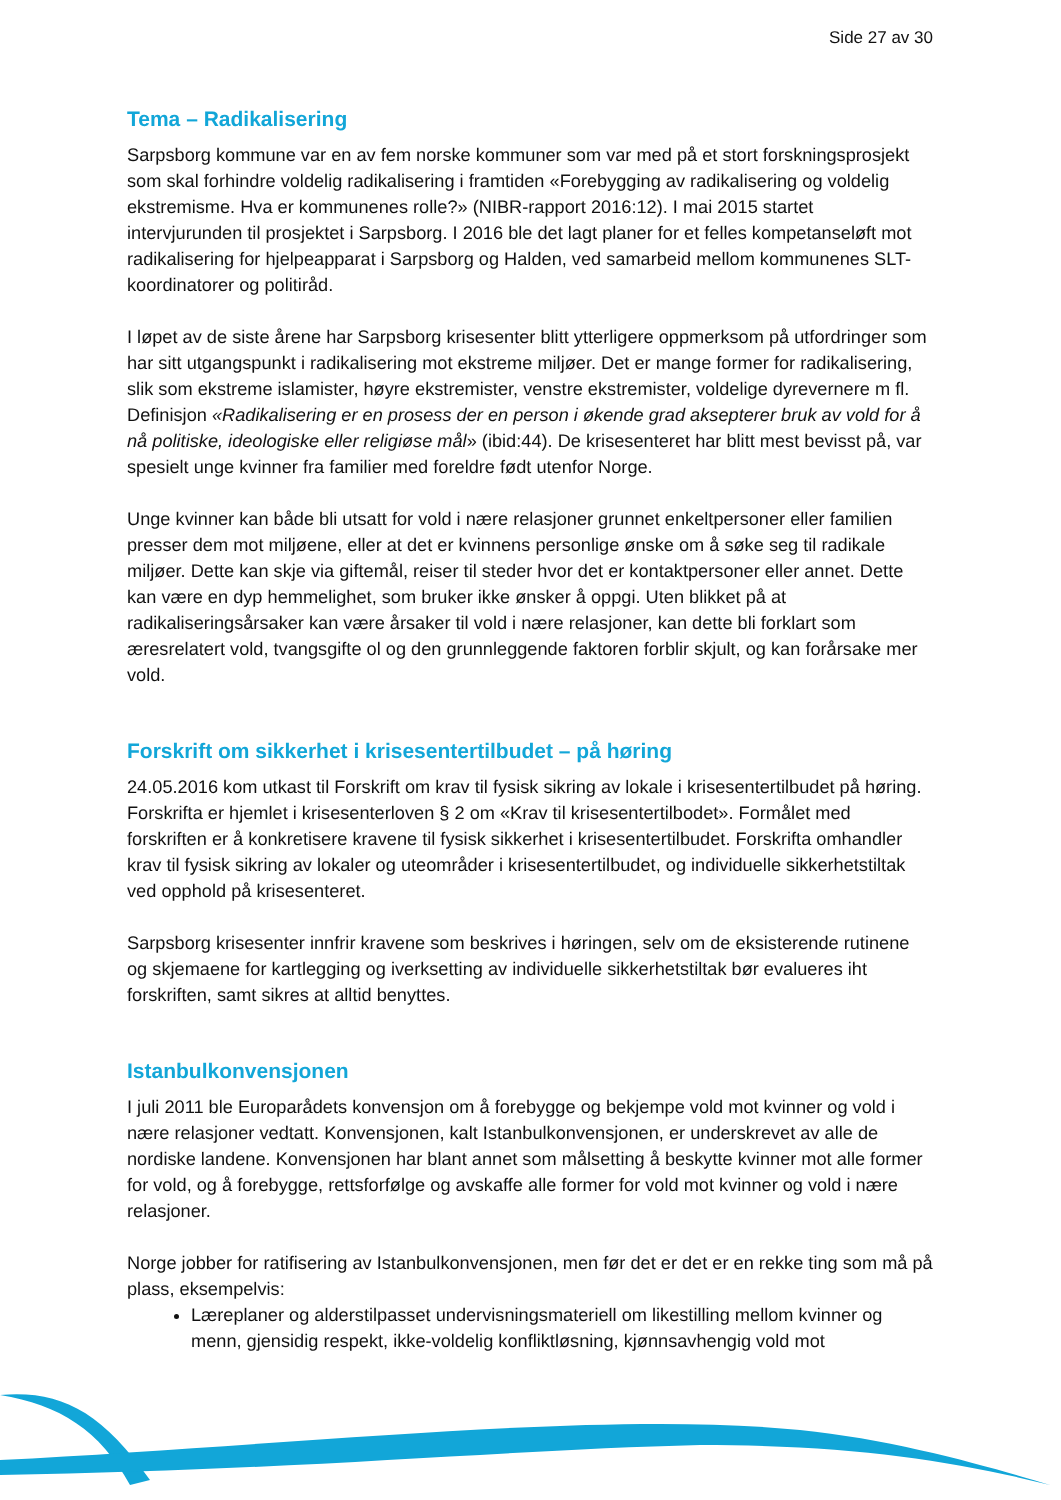Side 27 av 30
Tema – Radikalisering
Sarpsborg kommune var en av fem norske kommuner som var med på et stort forskningsprosjekt som skal forhindre voldelig radikalisering i framtiden «Forebygging av radikalisering og voldelig ekstremisme. Hva er kommunenes rolle?» (NIBR-rapport 2016:12). I mai 2015 startet intervjurunden til prosjektet i Sarpsborg. I 2016 ble det lagt planer for et felles kompetanseløft mot radikalisering for hjelpeapparat i Sarpsborg og Halden, ved samarbeid mellom kommunenes SLT-koordinatorer og politiråd.
I løpet av de siste årene har Sarpsborg krisesenter blitt ytterligere oppmerksom på utfordringer som har sitt utgangspunkt i radikalisering mot ekstreme miljøer. Det er mange former for radikalisering, slik som ekstreme islamister, høyre ekstremister, venstre ekstremister, voldelige dyrevernere m fl. Definisjon «Radikalisering er en prosess der en person i økende grad aksepterer bruk av vold for å nå politiske, ideologiske eller religiøse mål» (ibid:44). De krisesenteret har blitt mest bevisst på, var spesielt unge kvinner fra familier med foreldre født utenfor Norge.
Unge kvinner kan både bli utsatt for vold i nære relasjoner grunnet enkeltpersoner eller familien presser dem mot miljøene, eller at det er kvinnens personlige ønske om å søke seg til radikale miljøer. Dette kan skje via giftemål, reiser til steder hvor det er kontaktpersoner eller annet. Dette kan være en dyp hemmelighet, som bruker ikke ønsker å oppgi. Uten blikket på at radikaliseringsårsaker kan være årsaker til vold i nære relasjoner, kan dette bli forklart som æresrelatert vold, tvangsgifte ol og den grunnleggende faktoren forblir skjult, og kan forårsake mer vold.
Forskrift om sikkerhet i krisesentertilbudet – på høring
24.05.2016 kom utkast til Forskrift om krav til fysisk sikring av lokale i krisesentertilbudet på høring. Forskrifta er hjemlet i krisesenterloven § 2 om «Krav til krisesentertilbodet». Formålet med forskriften er å konkretisere kravene til fysisk sikkerhet i krisesentertilbudet. Forskrifta omhandler krav til fysisk sikring av lokaler og uteområder i krisesentertilbudet, og individuelle sikkerhetstiltak ved opphold på krisesenteret.
Sarpsborg krisesenter innfrir kravene som beskrives i høringen, selv om de eksisterende rutinene og skjemaene for kartlegging og iverksetting av individuelle sikkerhetstiltak bør evalueres iht forskriften, samt sikres at alltid benyttes.
Istanbulkonvensjonen
I juli 2011 ble Europarådets konvensjon om å forebygge og bekjempe vold mot kvinner og vold i nære relasjoner vedtatt. Konvensjonen, kalt Istanbulkonvensjonen, er underskrevet av alle de nordiske landene. Konvensjonen har blant annet som målsetting å beskytte kvinner mot alle former for vold, og å forebygge, rettsforfølge og avskaffe alle former for vold mot kvinner og vold i nære relasjoner.
Norge jobber for ratifisering av Istanbulkonvensjonen, men før det er det er en rekke ting som må på plass, eksempelvis:
Læreplaner og alderstilpasset undervisningsmateriell om likestilling mellom kvinner og menn, gjensidig respekt, ikke-voldelig konfliktløsning, kjønnsavhengig vold mot